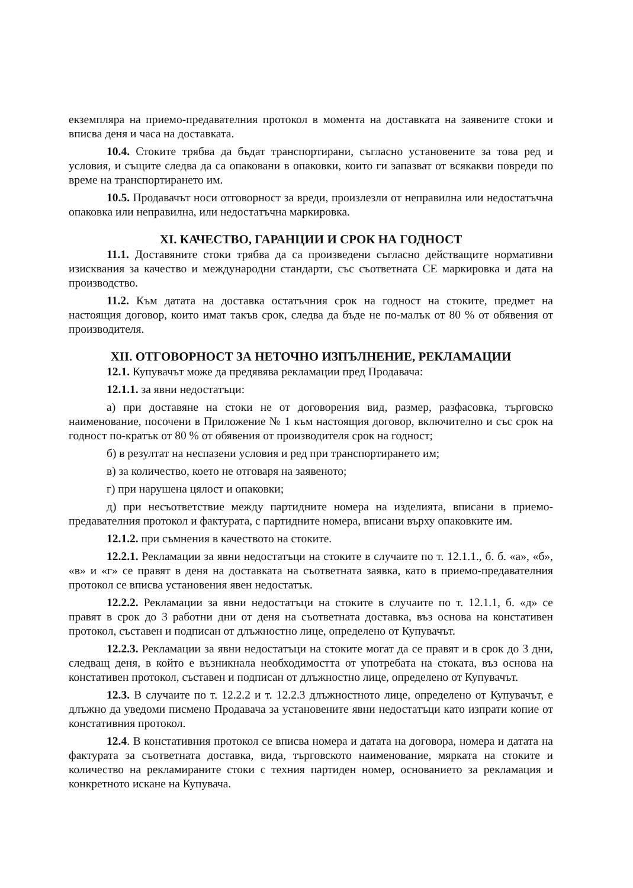екземпляра на приемо-предавателния протокол в момента на доставката на заявените стоки и вписва деня и часа на доставката.
10.4. Стоките трябва да бъдат транспортирани, съгласно установените за това ред и условия, и същите следва да са опаковани в опаковки, които ги запазват от всякакви повреди по време на транспортирането им.
10.5. Продавачът носи отговорност за вреди, произлезли от неправилна или недостатъчна опаковка или неправилна, или недостатъчна маркировка.
XI. КАЧЕСТВО, ГАРАНЦИИ И СРОК НА ГОДНОСТ
11.1. Доставяните стоки трябва да са произведени съгласно действащите нормативни изисквания за качество и международни стандарти, със съответната СЕ маркировка и дата на производство.
11.2. Към датата на доставка остатъчния срок на годност на стоките, предмет на настоящия договор, които имат такъв срок, следва да бъде не по-малък от 80 % от обявения от производителя.
XII. ОТГОВОРНОСТ ЗА НЕТОЧНО ИЗПЪЛНЕНИЕ, РЕКЛАМАЦИИ
12.1. Купувачът може да предявява рекламации пред Продавача:
12.1.1. за явни недостатъци:
а) при доставяне на стоки не от договорения вид, размер, разфасовка, търговско наименование, посочени в Приложение № 1 към настоящия договор, включително и със срок на годност по-кратък от 80 % от обявения от производителя срок на годност;
б) в резултат на неспазени условия и ред при транспортирането им;
в) за количество, което не отговаря на заявеното;
г) при нарушена цялост и опаковки;
д) при несъответствие между партидните номера на изделията, вписани в приемо-предавателния протокол и фактурата, с партидните номера, вписани върху опаковките им.
12.1.2. при съмнения в качеството на стоките.
12.2.1. Рекламации за явни недостатъци на стоките в случаите по т. 12.1.1., б. б. «а», «б», «в» и «г» се правят в деня на доставката на съответната заявка, като в приемо-предавателния протокол се вписва установения явен недостатък.
12.2.2. Рекламации за явни недостатъци на стоките в случаите по т. 12.1.1, б. «д» се правят в срок до 3 работни дни от деня на съответната доставка, въз основа на констативен протокол, съставен и подписан от длъжностно лице, определено от Купувачът.
12.2.3. Рекламации за явни недостатъци на стоките могат да се правят и в срок до 3 дни, следващ деня, в който е възникнала необходимостта от употребата на стоката, въз основа на констативен протокол, съставен и подписан от длъжностно лице, определено от Купувачът.
12.3. В случаите по т. 12.2.2 и т. 12.2.3 длъжностното лице, определено от Купувачът, е длъжно да уведоми писмено Продавача за установените явни недостатъци като изпрати копие от констативния протокол.
12.4. В констативния протокол се вписва номера и датата на договора, номера и датата на фактурата за съответната доставка, вида, търговското наименование, мярката на стоките и количество на рекламираните стоки с техния партиден номер, основанието за рекламация и конкретното искане на Купувача.